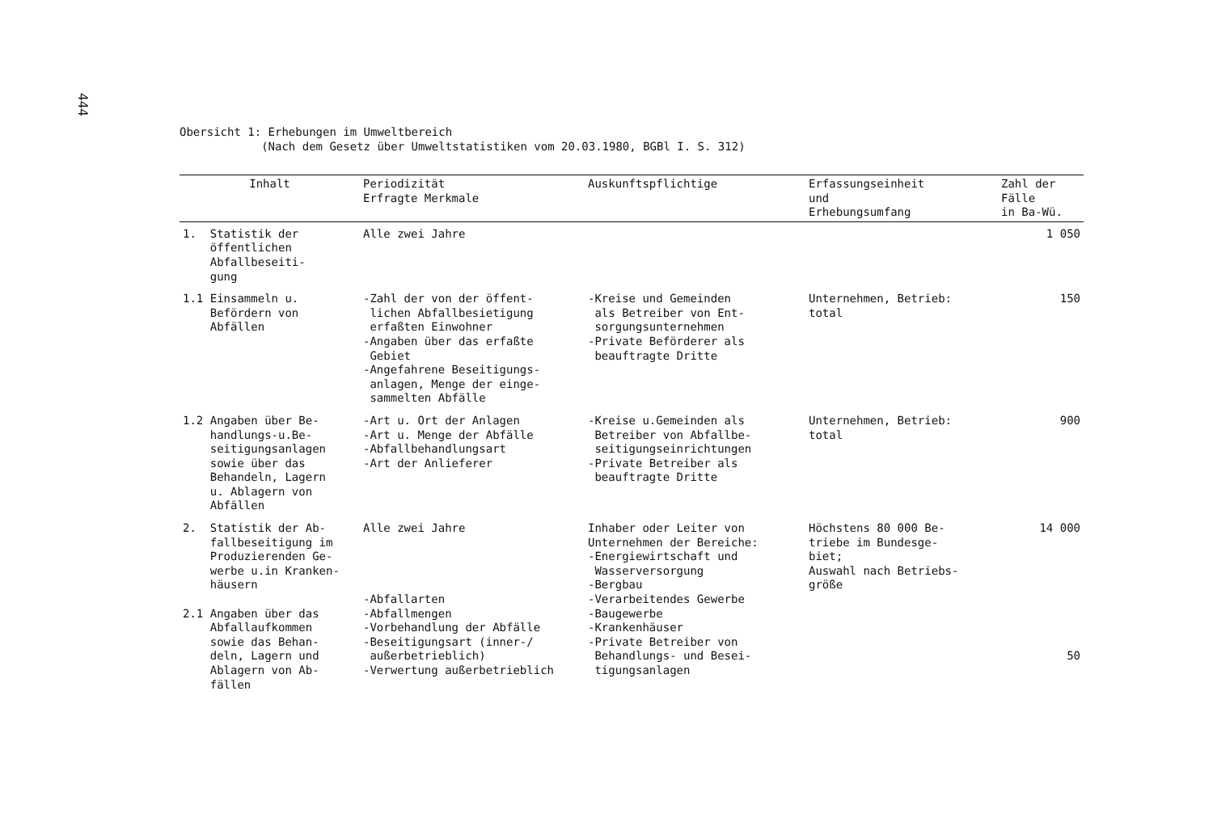444
Obersicht 1: Erhebungen im Umweltbereich
(Nach dem Gesetz über Umweltstatistiken vom 20.03.1980, BGBl I. S. 312)
| Inhalt | Periodizität Erfragte Merkmale | Auskunftspflichtige | Erfassungseinheit und Erhebungsumfang | Zahl der Fälle in Ba-Wü. |
| --- | --- | --- | --- | --- |
| 1. Statistik der öffentlichen Abfallbeseiti- gung | Alle zwei Jahre | | | 1 050 |
| 1.1 Einsammeln u. Befördern von Abfällen | -Zahl der von der öffent- lichen Abfallbesietigung erfaßten Einwohner -Angaben über das erfaßte Gebiet -Angefahrene Beseitigungs- anlagen, Menge der einge- sammelten Abfälle | -Kreise und Gemeinden als Betreiber von Ent- sorgungsunternehmen -Private Beförderer als beauftragte Dritte | Unternehmen, Betrieb: total | 150 |
| 1.2 Angaben über Be- handlungs-u.Be- seitigungsanlagen sowie über das Behandeln, Lagern u. Ablagern von Abfällen | -Art u. Ort der Anlagen -Art u. Menge der Abfälle -Abfallbehandlungsart -Art der Anlieferer | -Kreise u.Gemeinden als Betreiber von Abfallbe- seitigungseinrichtungen -Private Betreiber als beauftragte Dritte | Unternehmen, Betrieb: total | 900 |
| 2. Statistik der Ab- fallbeseitigung im Produzierenden Ge- werbe u.in Kranken- häusern 2.1 Angaben über das Abfallaufkommen sowie das Behan- deln, Lagern und Ablagern von Ab- fällen | Alle zwei Jahre -Abfallarten -Abfallmengen -Vorbehandlung der Abfälle -Beseitigungsart (inner-/ außerbetrieblich) -Verwertung außerbetrieblich | Inhaber oder Leiter von Unternehmen der Bereiche: -Energiewirtschaft und Wasserversorgung -Bergbau -Verarbeitendes Gewerbe -Baugewerbe -Krankenhäuser -Private Betreiber von Behandlungs- und Besei- tigungsanlagen | Höchstens 80 000 Be- triebe im Bundesge- biet; Auswahl nach Betriebs- größe | 14 000 50 |